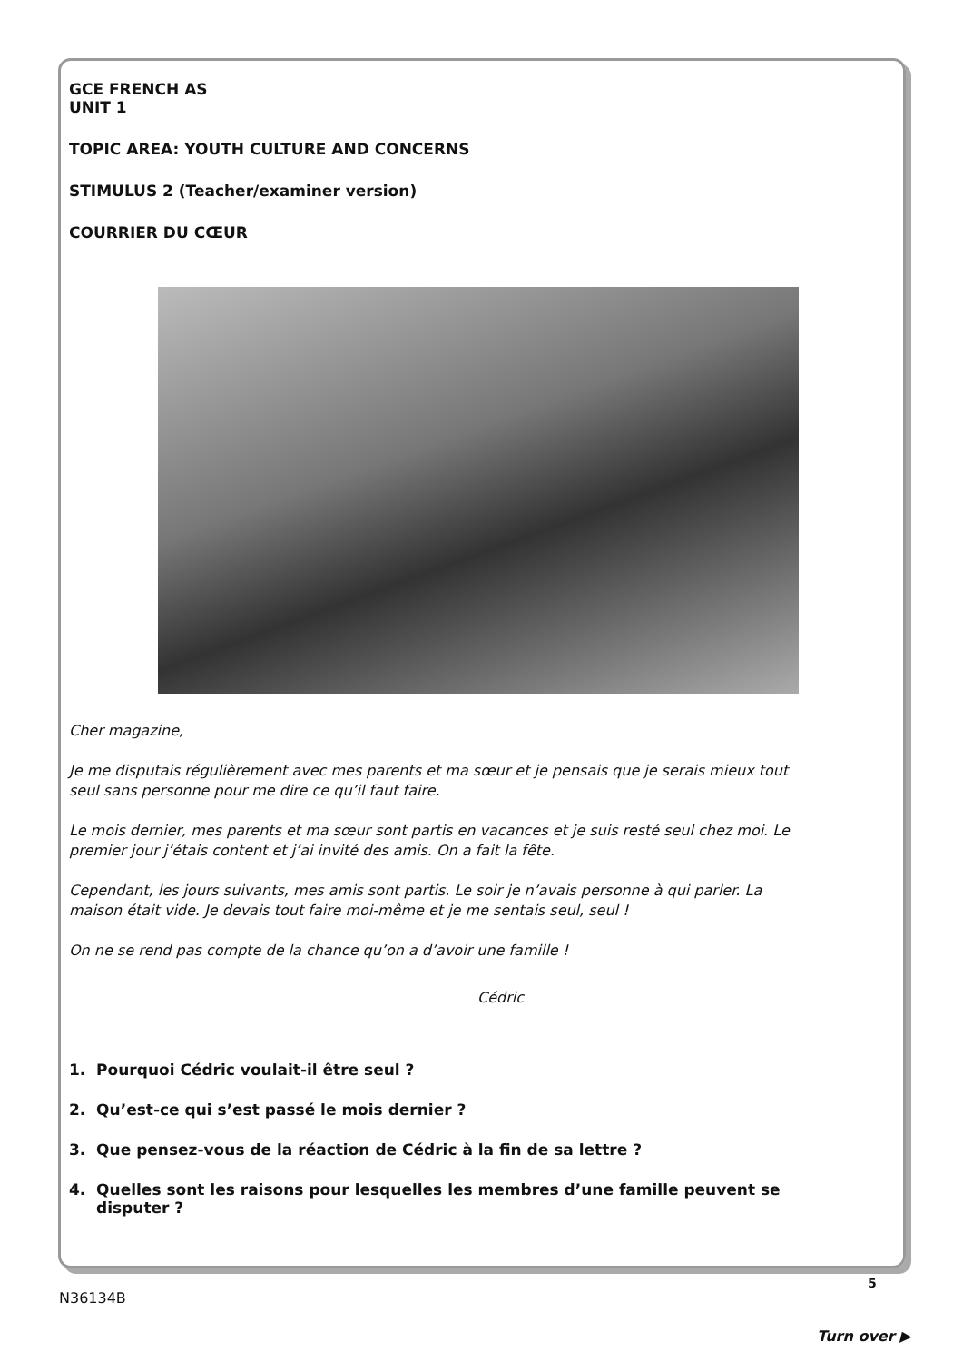GCE FRENCH AS
UNIT 1
TOPIC AREA: YOUTH CULTURE AND CONCERNS
STIMULUS 2 (Teacher/examiner version)
COURRIER DU CŒUR
Cher magazine,
Je me disputais régulièrement avec mes parents et ma sœur et je pensais que je serais mieux tout seul sans personne pour me dire ce qu’il faut faire.
Le mois dernier, mes parents et ma sœur sont partis en vacances et je suis resté seul chez moi. Le premier jour j’étais content et j’ai invité des amis. On a fait la fête.
Cependant, les jours suivants, mes amis sont partis. Le soir je n’avais personne à qui parler. La maison était vide. Je devais tout faire moi-même et je me sentais seul, seul !
On ne se rend pas compte de la chance qu’on a d’avoir une famille !
Cédric
1. Pourquoi Cédric voulait-il être seul ?
2. Qu’est-ce qui s’est passé le mois dernier ?
3. Que pensez-vous de la réaction de Cédric à la fin de sa lettre ?
4. Quelles sont les raisons pour lesquelles les membres d’une famille peuvent se disputer ?
5
N36134B
Turn over ▶